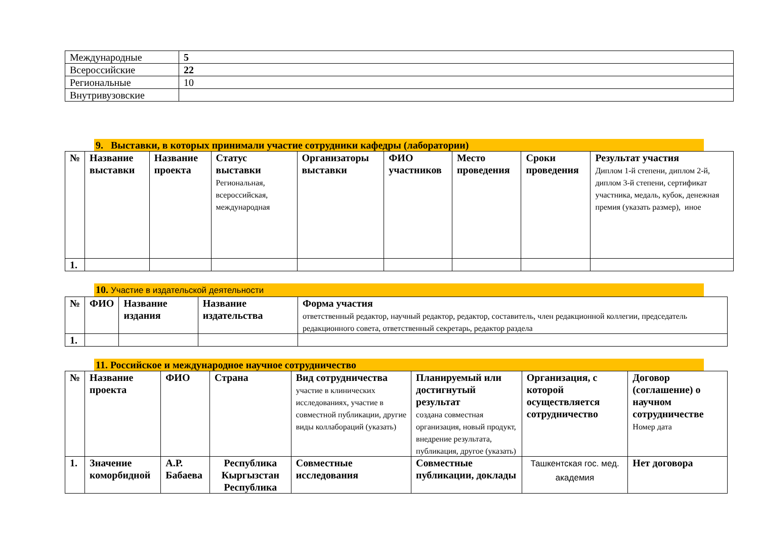| Международные | 5 |
| Всероссийские | 22 |
| Региональные | 10 |
| Внутривузовские | |
9. Выставки, в которых принимали участие сотрудники кафедры (лаборатории)
| № | Название выставки | Название проекта | Статус выставки Региональная, всероссийская, международная | Организаторы выставки | ФИО участников | Место проведения | Сроки проведения | Результат участия Диплом 1-й степени, диплом 2-й, диплом 3-й степени, сертификат участника, медаль, кубок, денежная премия (указать размер), иное |
| --- | --- | --- | --- | --- | --- | --- | --- | --- |
| 1. | | | | | | | | |
10. Участие в издательской деятельности
| № | ФИО | Название издания | Название издательства | Форма участия ответственный редактор, научный редактор, редактор, составитель, член редакционной коллегии, председатель редакционного совета, ответственный секретарь, редактор раздела |
| --- | --- | --- | --- | --- |
| 1. | | | | |
11. Российское и международное научное сотрудничество
| № | Название проекта | ФИО | Страна | Вид сотрудничества участие в клинических исследованиях, участие в совместной публикации, другие виды коллабораций (указать) | Планируемый или достигнутый результат создана совместная организация, новый продукт, внедрение результата, публикация, другое (указать) | Организация, с которой осуществляется сотрудничество | Договор (соглашение) о научном сотрудничестве Номер дата |
| --- | --- | --- | --- | --- | --- | --- | --- |
| 1. | Значение коморбидной | А.Р. Бабаева | Республика Кыргызстан Республика | Совместные исследования | Совместные публикации, доклады | Ташкентская гос. мед. академия | Нет договора |